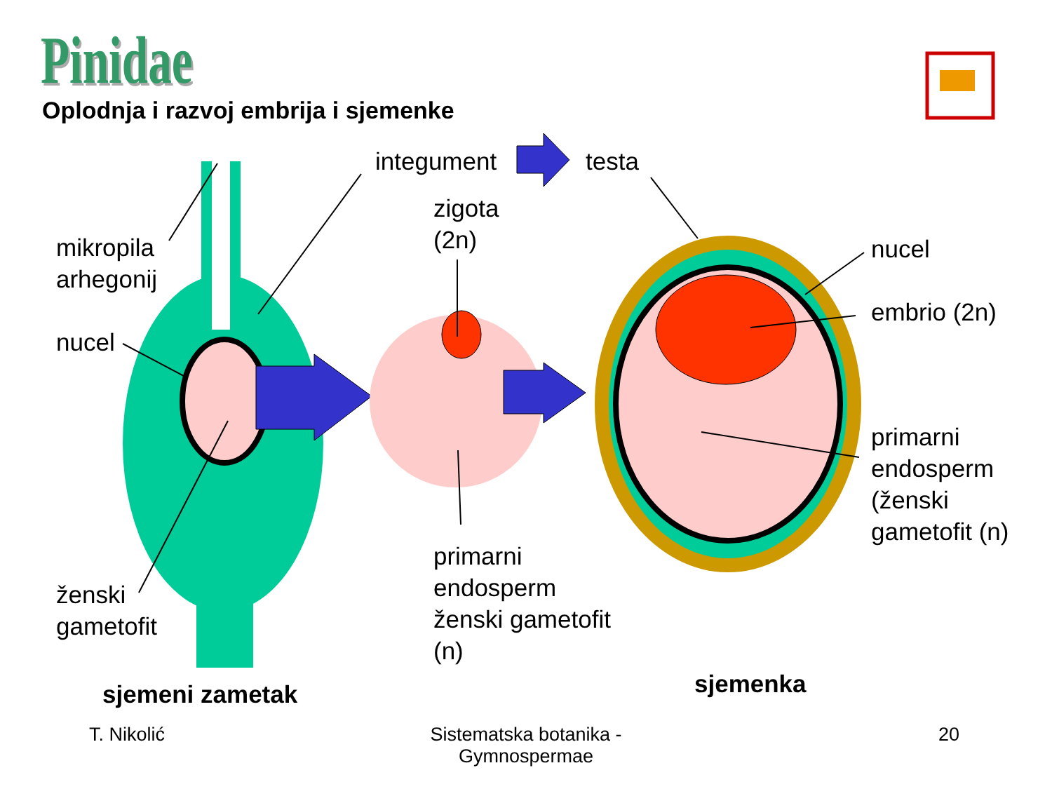Pinidae
Oplodnja i razvoj embrija i sjemenke
integument testa
zigota
(2n)
mikropila
arhegonij
nucel
nucel
embrio (2n)
primarni
endosperm
(ženski
gametofit (n)
ženski
gametofit
primarni
endosperm
ženski gametofit
(n)
sjemeni zametak sjemenka
T. Nikolić
Sistematska botanika - Gymnospermae
20